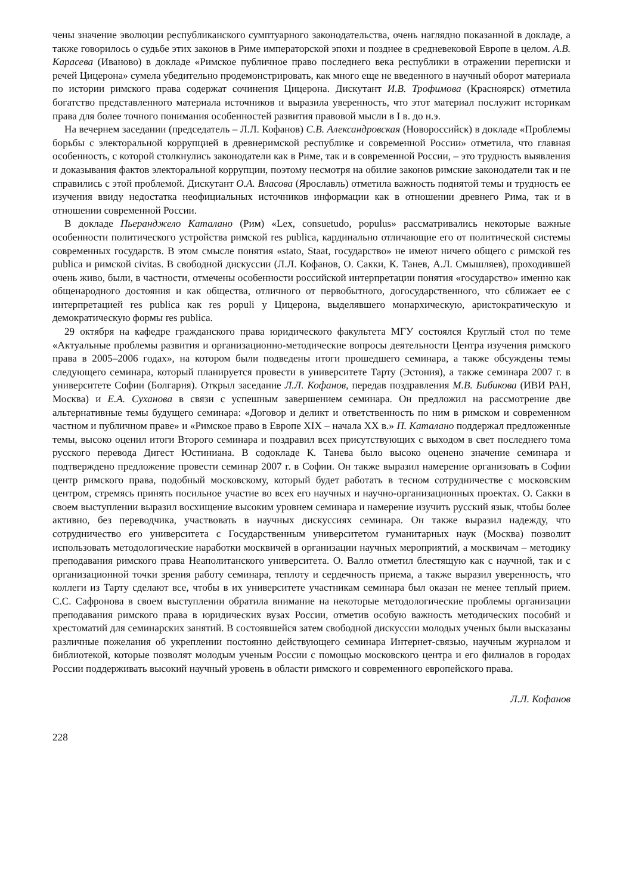чены значение эволюции республиканского сумптуарного законодательства, очень наглядно показанной в докладе, а также говорилось о судьбе этих законов в Риме императорской эпохи и позднее в средневековой Европе в целом. А.В. Карасева (Иваново) в докладе «Римское публичное право последнего века республики в отражении переписки и речей Цицерона» сумела убедительно продемонстрировать, как много еще не введенного в научный оборот материала по истории римского права содержат сочинения Цицерона. Дискутант И.В. Трофимова (Красноярск) отметила богатство представленного материала источников и выразила уверенность, что этот материал послужит историкам права для более точного понимания особенностей развития правовой мысли в I в. до н.э.
На вечернем заседании (председатель – Л.Л. Кофанов) С.В. Александровская (Новороссийск) в докладе «Проблемы борьбы с электоральной коррупцией в древнеримской республике и современной России» отметила, что главная особенность, с которой столкнулись законодатели как в Риме, так и в современной России, – это трудность выявления и доказывания фактов электоральной коррупции, поэтому несмотря на обилие законов римские законодатели так и не справились с этой проблемой. Дискутант О.А. Власова (Ярославль) отметила важность поднятой темы и трудность ее изучения ввиду недостатка неофициальных источников информации как в отношении древнего Рима, так и в отношении современной России.
В докладе Пьеранджело Каталано (Рим) «Lex, consuetudo, populus» рассматривались некоторые важные особенности политического устройства римской res publica, кардинально отличающие его от политической системы современных государств. В этом смысле понятия «stato, Staat, государство» не имеют ничего общего с римской res publica и римской civitas. В свободной дискуссии (Л.Л. Кофанов, О. Сакки, К. Танев, А.Л. Смышляев), проходившей очень живо, были, в частности, отмечены особенности российской интерпретации понятия «государство» именно как общенародного достояния и как общества, отличного от первобытного, догосударственного, что сближает ее с интерпретацией res publica как res populi у Цицерона, выделявшего монархическую, аристократическую и демократическую формы res publica.
29 октября на кафедре гражданского права юридического факультета МГУ состоялся Круглый стол по теме «Актуальные проблемы развития и организационно-методические вопросы деятельности Центра изучения римского права в 2005–2006 годах», на котором были подведены итоги прошедшего семинара, а также обсуждены темы следующего семинара, который планируется провести в университете Тарту (Эстония), а также семинара 2007 г. в университете Софии (Болгария). Открыл заседание Л.Л. Кофанов, передав поздравления М.В. Бибикова (ИВИ РАН, Москва) и Е.А. Суханова в связи с успешным завершением семинара. Он предложил на рассмотрение две альтернативные темы будущего семинара: «Договор и деликт и ответственность по ним в римском и современном частном и публичном праве» и «Римское право в Европе XIX – начала XX в.» П. Каталано поддержал предложенные темы, высоко оценил итоги Второго семинара и поздравил всех присутствующих с выходом в свет последнего тома русского перевода Дигест Юстиниана. В содокладе К. Танева было высоко оценено значение семинара и подтверждено предложение провести семинар 2007 г. в Софии. Он также выразил намерение организовать в Софии центр римского права, подобный московскому, который будет работать в тесном сотрудничестве с московским центром, стремясь принять посильное участие во всех его научных и научно-организационных проектах. О. Сакки в своем выступлении выразил восхищение высоким уровнем семинара и намерение изучить русский язык, чтобы более активно, без переводчика, участвовать в научных дискуссиях семинара. Он также выразил надежду, что сотрудничество его университета с Государственным университетом гуманитарных наук (Москва) позволит использовать методологические наработки москвичей в организации научных мероприятий, а москвичам – методику преподавания римского права Неаполитанского университета. О. Валло отметил блестящую как с научной, так и с организационной точки зрения работу семинара, теплоту и сердечность приема, а также выразил уверенность, что коллеги из Тарту сделают все, чтобы в их университете участникам семинара был оказан не менее теплый прием. С.С. Сафронова в своем выступлении обратила внимание на некоторые методологические проблемы организации преподавания римского права в юридических вузах России, отметив особую важность методических пособий и хрестоматий для семинарских занятий. В состоявшейся затем свободной дискуссии молодых ученых были высказаны различные пожелания об укреплении постоянно действующего семинара Интернет-связью, научным журналом и библиотекой, которые позволят молодым ученым России с помощью московского центра и его филиалов в городах России поддерживать высокий научный уровень в области римского и современного европейского права.
Л.Л. Кофанов
228